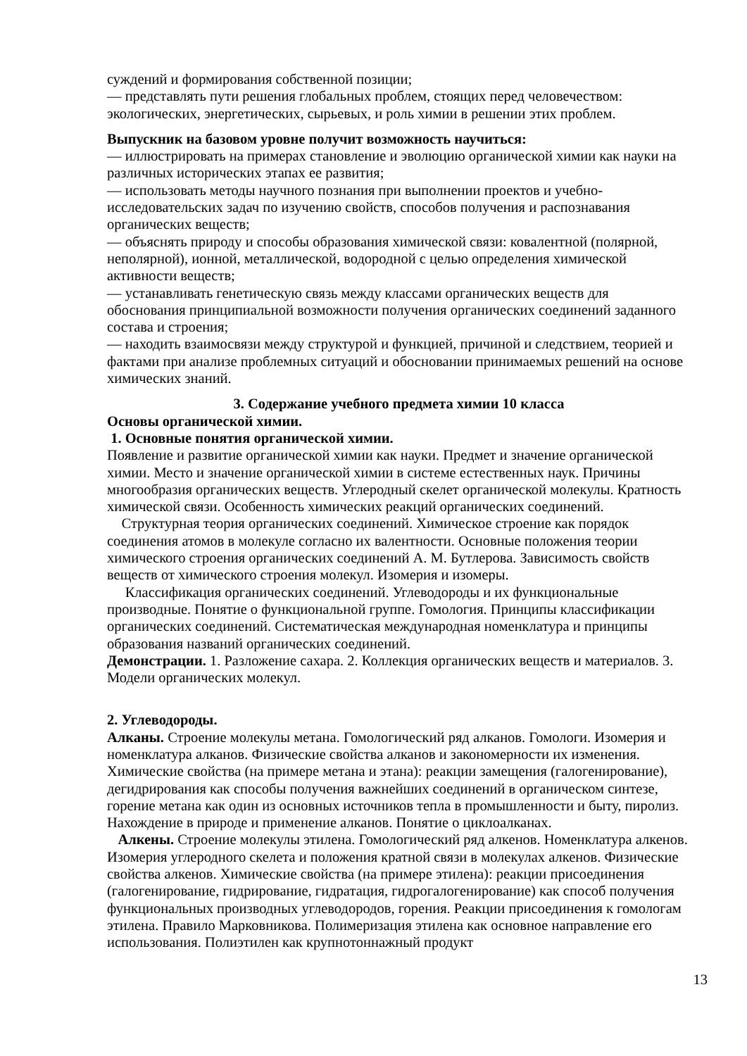суждений и формирования собственной позиции;
— представлять пути решения глобальных проблем, стоящих перед человечеством: экологических, энергетических, сырьевых, и роль химии в решении этих проблем.
Выпускник на базовом уровне получит возможность научиться:
— иллюстрировать на примерах становление и эволюцию органической химии как науки на различных исторических этапах ее развития;
— использовать методы научного познания при выполнении проектов и учебно-исследовательских задач по изучению свойств, способов получения и распознавания органических веществ;
— объяснять природу и способы образования химической связи: ковалентной (полярной, неполярной), ионной, металлической, водородной с целью определения химической активности веществ;
— устанавливать генетическую связь между классами органических веществ для обоснования принципиальной возможности получения органических соединений заданного состава и строения;
— находить взаимосвязи между структурой и функцией, причиной и следствием, теорией и фактами при анализе проблемных ситуаций и обосновании принимаемых решений на основе химических знаний.
3. Содержание учебного предмета химии 10 класса
Основы органической химии.
1. Основные понятия органической химии.
Появление и развитие органической химии как науки. Предмет и значение органической химии. Место и значение органической химии в системе естественных наук. Причины многообразия органических веществ. Углеродный скелет органической молекулы. Кратность химической связи. Особенность химических реакций органических соединений.
Структурная теория органических соединений. Химическое строение как порядок соединения атомов в молекуле согласно их валентности. Основные положения теории химического строения органических соединений А. М. Бутлерова. Зависимость свойств веществ от химического строения молекул. Изомерия и изомеры.
Классификация органических соединений. Углеводороды и их функциональные производные. Понятие о функциональной группе. Гомология. Принципы классификации органических соединений. Систематическая международная номенклатура и принципы образования названий органических соединений.
Демонстрации. 1. Разложение сахара. 2. Коллекция органических веществ и материалов. 3. Модели органических молекул.
2. Углеводороды.
Алканы. Строение молекулы метана. Гомологический ряд алканов. Гомологи. Изомерия и номенклатура алканов. Физические свойства алканов и закономерности их изменения. Химические свойства (на примере метана и этана): реакции замещения (галогенирование), дегидрирования как способы получения важнейших соединений в органическом синтезе, горение метана как один из основных источников тепла в промышленности и быту, пиролиз. Нахождение в природе и применение алканов. Понятие о циклоалканах.
Алкены. Строение молекулы этилена. Гомологический ряд алкенов. Номенклатура алкенов. Изомерия углеродного скелета и положения кратной связи в молекулах алкенов. Физические свойства алкенов. Химические свойства (на примере этилена): реакции присоединения (галогенирование, гидрирование, гидратация, гидрогалогенирование) как способ получения функциональных производных углеводородов, горения. Реакции присоединения к гомологам этилена. Правило Марковникова. Полимеризация этилена как основное направление его использования. Полиэтилен как крупнотоннажный продукт
13